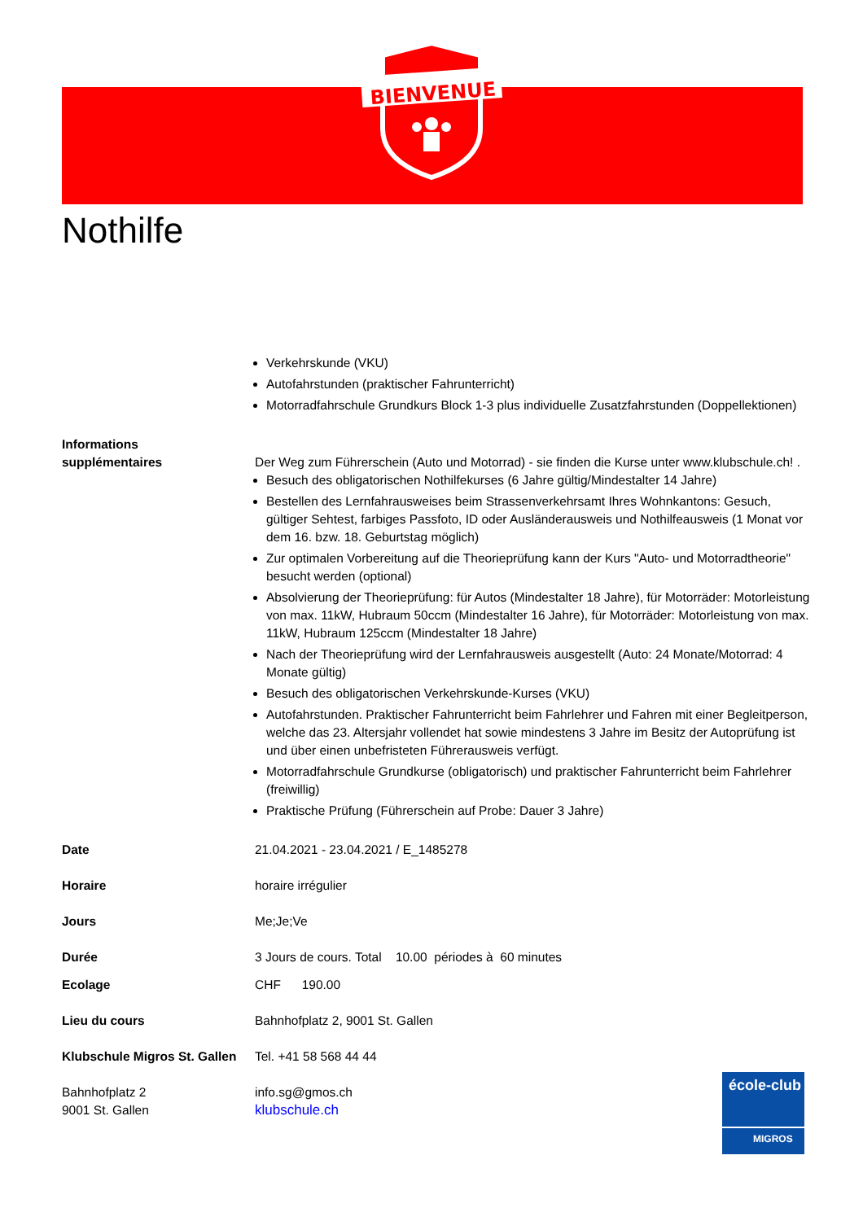BIENVENUE
Nothilfe
Verkehrskunde (VKU)
Autofahrstunden (praktischer Fahrunterricht)
Motorradfahrschule Grundkurs Block 1-3 plus individuelle Zusatzfahrstunden (Doppellektionen)
Informations
supplémentaires
Der Weg zum Führerschein (Auto und Motorrad) - sie finden die Kurse unter www.klubschule.ch! .
Besuch des obligatorischen Nothilfekurses (6 Jahre gültig/Mindestalter 14 Jahre)
Bestellen des Lernfahrausweises beim Strassenverkehrsamt Ihres Wohnkantons: Gesuch, gültiger Sehtest, farbiges Passfoto, ID oder Ausländerausweis und Nothilfeausweis (1 Monat vor dem 16. bzw. 18. Geburtstag möglich)
Zur optimalen Vorbereitung auf die Theorieprüfung kann der Kurs "Auto- und Motorradtheorie" besucht werden (optional)
Absolvierung der Theorieprüfung: für Autos (Mindestalter 18 Jahre), für Motorräder: Motorleistung von max. 11kW, Hubraum 50ccm (Mindestalter 16 Jahre), für Motorräder: Motorleistung von max. 11kW, Hubraum 125ccm (Mindestalter 18 Jahre)
Nach der Theorieprüfung wird der Lernfahrausweis ausgestellt (Auto: 24 Monate/Motorrad: 4 Monate gültig)
Besuch des obligatorischen Verkehrskunde-Kurses (VKU)
Autofahrstunden. Praktischer Fahrunterricht beim Fahrlehrer und Fahren mit einer Begleitperson, welche das 23. Altersjahr vollendet hat sowie mindestens 3 Jahre im Besitz der Autoprüfung ist und über einen unbefristeten Führerausweis verfügt.
Motorradfahrschule Grundkurse (obligatorisch) und praktischer Fahrunterricht beim Fahrlehrer (freiwillig)
Praktische Prüfung (Führerschein auf Probe: Dauer 3 Jahre)
Date 21.04.2021 - 23.04.2021 / E_1485278
Horaire horaire irrégulier
Jours Me;Je;Ve
Durée 3 Jours de cours. Total 10.00 périodes à 60 minutes
Ecolage CHF 190.00
Lieu du cours Bahnhofplatz 2, 9001 St. Gallen
Klubschule Migros St. Gallen
Tel. +41 58 568 44 44
Bahnhofplatz 2
9001 St. Gallen
info.sg@gmos.ch
klubschule.ch
école-club
MIGROS